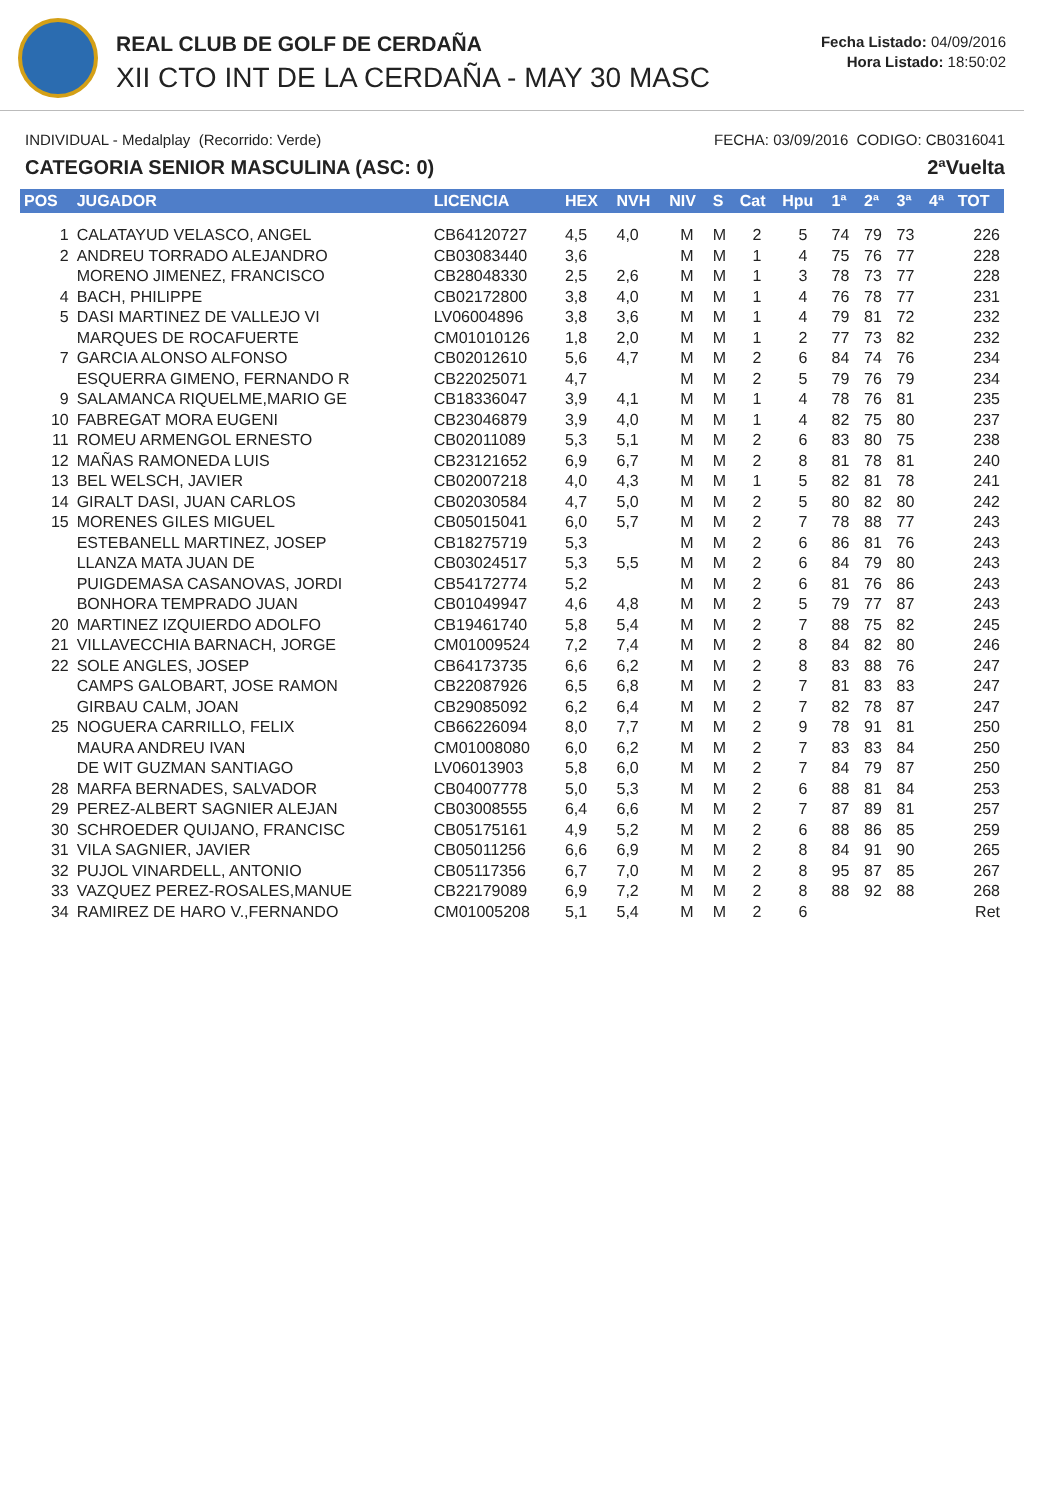REAL CLUB DE GOLF DE CERDAÑA
XII CTO INT DE LA CERDAÑA - MAY 30 MASC
Fecha Listado: 04/09/2016
Hora Listado: 18:50:02
INDIVIDUAL - Medalplay (Recorrido: Verde) FECHA: 03/09/2016 CODIGO: CB0316041
CATEGORIA SENIOR MASCULINA (ASC: 0) 2ªVuelta
| POS | JUGADOR | LICENCIA | HEX | NVH | NIV | S | Cat | Hpu | 1ª | 2ª | 3ª | 4ª | TOT |
| --- | --- | --- | --- | --- | --- | --- | --- | --- | --- | --- | --- | --- | --- |
| 1 | CALATAYUD VELASCO, ANGEL | CB64120727 | 4,5 | 4,0 | M | M | 2 | 5 | 74 | 79 | 73 | | 226 |
| 2 | ANDREU TORRADO ALEJANDRO | CB03083440 | 3,6 | | M | M | 1 | 4 | 75 | 76 | 77 | | 228 |
| | MORENO JIMENEZ, FRANCISCO | CB28048330 | 2,5 | 2,6 | M | M | 1 | 3 | 78 | 73 | 77 | | 228 |
| 4 | BACH, PHILIPPE | CB02172800 | 3,8 | 4,0 | M | M | 1 | 4 | 76 | 78 | 77 | | 231 |
| 5 | DASI MARTINEZ DE VALLEJO VI | LV06004896 | 3,8 | 3,6 | M | M | 1 | 4 | 79 | 81 | 72 | | 232 |
| | MARQUES DE ROCAFUERTE | CM01010126 | 1,8 | 2,0 | M | M | 1 | 2 | 77 | 73 | 82 | | 232 |
| 7 | GARCIA ALONSO ALFONSO | CB02012610 | 5,6 | 4,7 | M | M | 2 | 6 | 84 | 74 | 76 | | 234 |
| | ESQUERRA GIMENO, FERNANDO R | CB22025071 | 4,7 | | M | M | 2 | 5 | 79 | 76 | 79 | | 234 |
| 9 | SALAMANCA RIQUELME,MARIO GE | CB18336047 | 3,9 | 4,1 | M | M | 1 | 4 | 78 | 76 | 81 | | 235 |
| 10 | FABREGAT MORA EUGENI | CB23046879 | 3,9 | 4,0 | M | M | 1 | 4 | 82 | 75 | 80 | | 237 |
| 11 | ROMEU ARMENGOL ERNESTO | CB02011089 | 5,3 | 5,1 | M | M | 2 | 6 | 83 | 80 | 75 | | 238 |
| 12 | MAÑAS RAMONEDA LUIS | CB23121652 | 6,9 | 6,7 | M | M | 2 | 8 | 81 | 78 | 81 | | 240 |
| 13 | BEL WELSCH, JAVIER | CB02007218 | 4,0 | 4,3 | M | M | 1 | 5 | 82 | 81 | 78 | | 241 |
| 14 | GIRALT DASI, JUAN CARLOS | CB02030584 | 4,7 | 5,0 | M | M | 2 | 5 | 80 | 82 | 80 | | 242 |
| 15 | MORENES GILES MIGUEL | CB05015041 | 6,0 | 5,7 | M | M | 2 | 7 | 78 | 88 | 77 | | 243 |
| | ESTEBANELL MARTINEZ, JOSEP | CB18275719 | 5,3 | | M | M | 2 | 6 | 86 | 81 | 76 | | 243 |
| | LLANZA MATA JUAN DE | CB03024517 | 5,3 | 5,5 | M | M | 2 | 6 | 84 | 79 | 80 | | 243 |
| | PUIGDEMASA CASANOVAS, JORDI | CB54172774 | 5,2 | | M | M | 2 | 6 | 81 | 76 | 86 | | 243 |
| | BONHORA TEMPRADO JUAN | CB01049947 | 4,6 | 4,8 | M | M | 2 | 5 | 79 | 77 | 87 | | 243 |
| 20 | MARTINEZ IZQUIERDO ADOLFO | CB19461740 | 5,8 | 5,4 | M | M | 2 | 7 | 88 | 75 | 82 | | 245 |
| 21 | VILLAVECCHIA BARNACH, JORGE | CM01009524 | 7,2 | 7,4 | M | M | 2 | 8 | 84 | 82 | 80 | | 246 |
| 22 | SOLE ANGLES, JOSEP | CB64173735 | 6,6 | 6,2 | M | M | 2 | 8 | 83 | 88 | 76 | | 247 |
| | CAMPS GALOBART, JOSE RAMON | CB22087926 | 6,5 | 6,8 | M | M | 2 | 7 | 81 | 83 | 83 | | 247 |
| | GIRBAU CALM, JOAN | CB29085092 | 6,2 | 6,4 | M | M | 2 | 7 | 82 | 78 | 87 | | 247 |
| 25 | NOGUERA CARRILLO, FELIX | CB66226094 | 8,0 | 7,7 | M | M | 2 | 9 | 78 | 91 | 81 | | 250 |
| | MAURA ANDREU IVAN | CM01008080 | 6,0 | 6,2 | M | M | 2 | 7 | 83 | 83 | 84 | | 250 |
| | DE WIT GUZMAN SANTIAGO | LV06013903 | 5,8 | 6,0 | M | M | 2 | 7 | 84 | 79 | 87 | | 250 |
| 28 | MARFA BERNADES, SALVADOR | CB04007778 | 5,0 | 5,3 | M | M | 2 | 6 | 88 | 81 | 84 | | 253 |
| 29 | PEREZ-ALBERT SAGNIER ALEJAN | CB03008555 | 6,4 | 6,6 | M | M | 2 | 7 | 87 | 89 | 81 | | 257 |
| 30 | SCHROEDER QUIJANO, FRANCISC | CB05175161 | 4,9 | 5,2 | M | M | 2 | 6 | 88 | 86 | 85 | | 259 |
| 31 | VILA SAGNIER, JAVIER | CB05011256 | 6,6 | 6,9 | M | M | 2 | 8 | 84 | 91 | 90 | | 265 |
| 32 | PUJOL VINARDELL, ANTONIO | CB05117356 | 6,7 | 7,0 | M | M | 2 | 8 | 95 | 87 | 85 | | 267 |
| 33 | VAZQUEZ PEREZ-ROSALES,MANUE | CB22179089 | 6,9 | 7,2 | M | M | 2 | 8 | 88 | 92 | 88 | | 268 |
| 34 | RAMIREZ DE HARO V.,FERNANDO | CM01005208 | 5,1 | 5,4 | M | M | 2 | 6 | | | | | Ret |